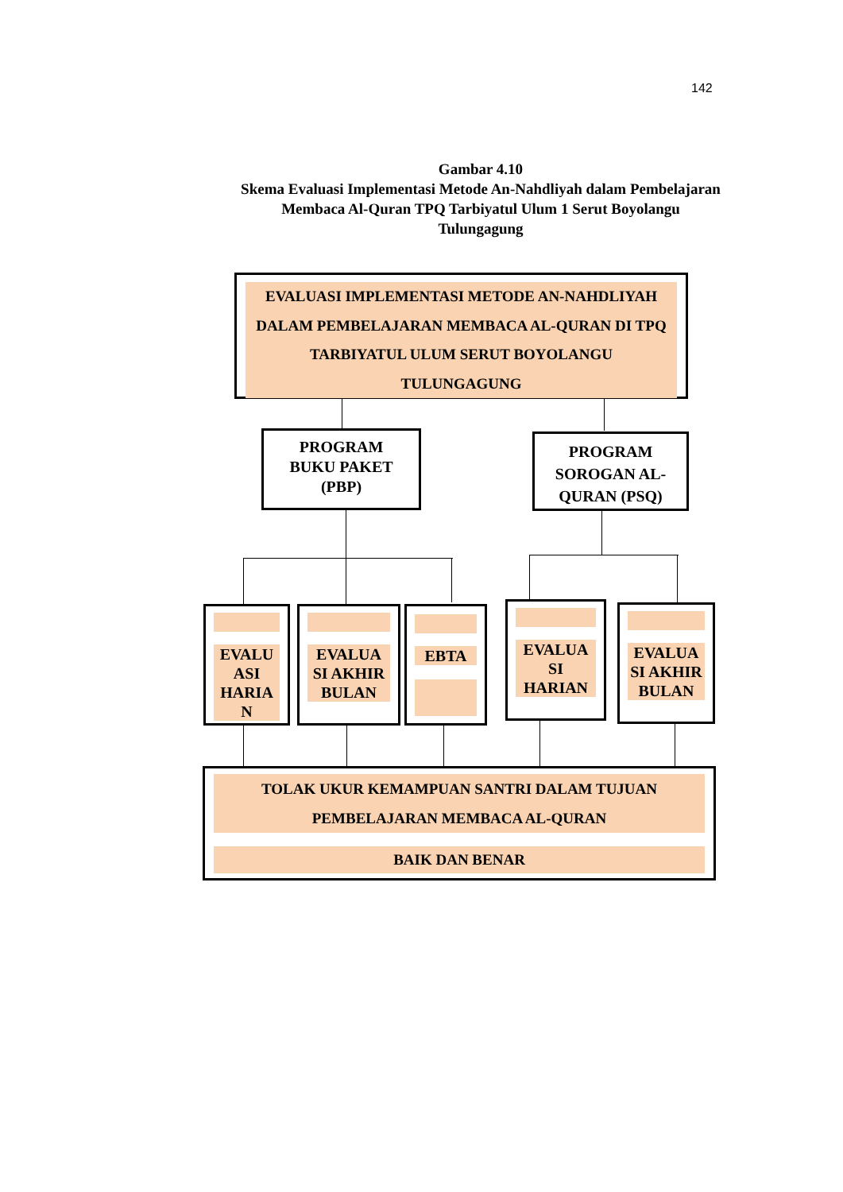142
Gambar 4.10
Skema Evaluasi Implementasi Metode An-Nahdliyah dalam Pembelajaran Membaca Al-Quran TPQ Tarbiyatul Ulum 1 Serut Boyolangu Tulungagung
EVALUASI IMPLEMENTASI METODE AN-NAHDLIYAH DALAM PEMBELAJARAN MEMBACA AL-QURAN DI TPQ TARBIYATUL ULUM SERUT BOYOLANGU TULUNGAGUNG
PROGRAM
BUKU PAKET
(PBP)
PROGRAM SOROGAN AL-QURAN (PSQ)
EVALU ASI HARIA N
EVALUA SI AKHIR BULAN
EBTA
EVALUA SI HARIAN
EVALUA SI AKHIR BULAN
TOLAK UKUR KEMAMPUAN SANTRI DALAM TUJUAN PEMBELAJARAN MEMBACA AL-QURAN
BAIK DAN BENAR